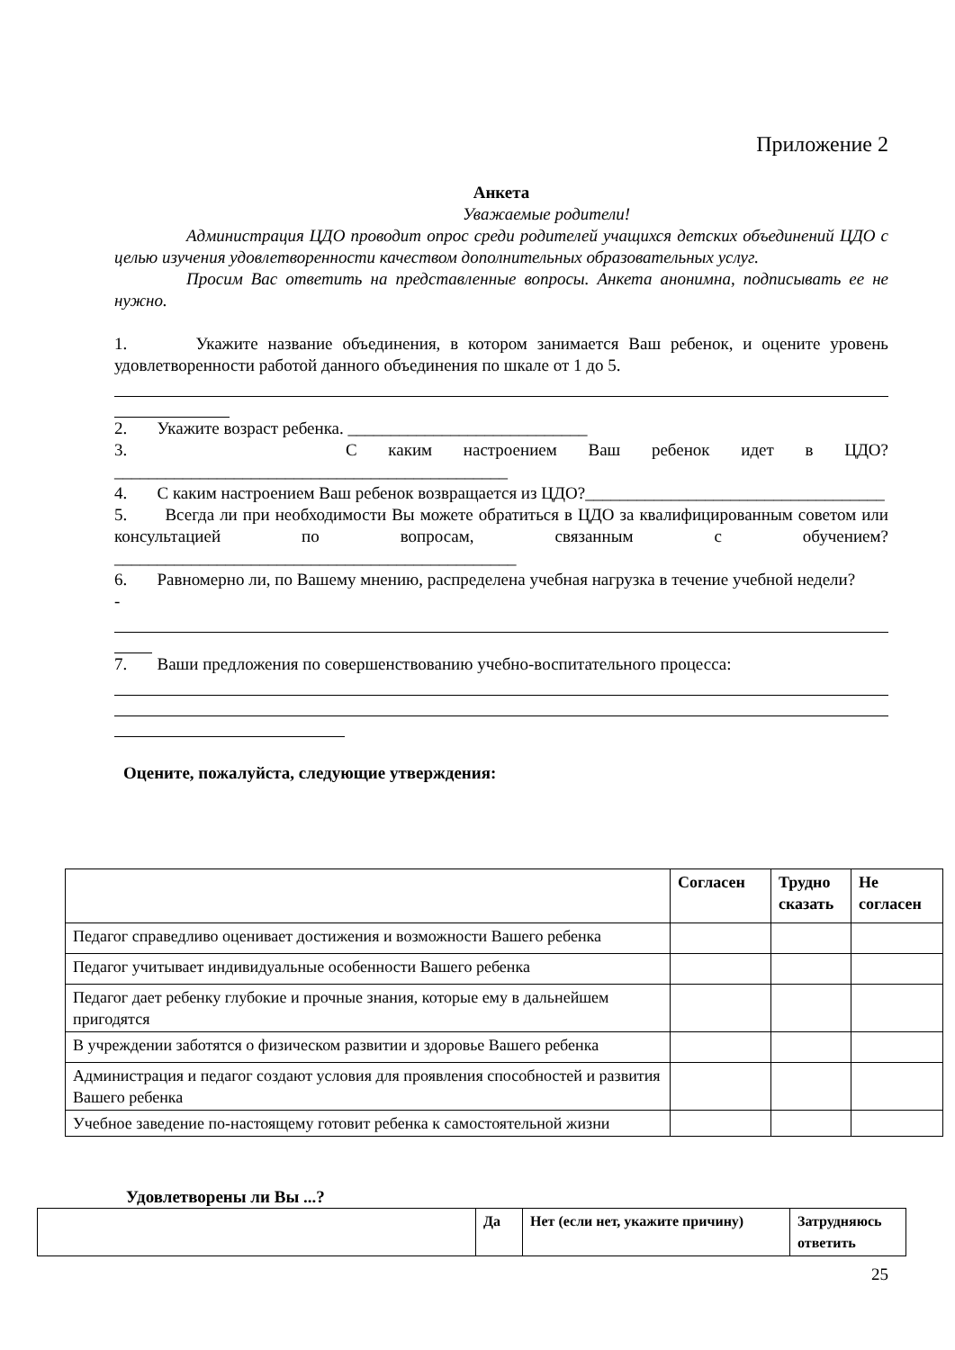Приложение 2
Анкета
Уважаемые родители!
Администрация ЦДО проводит опрос среди родителей учащихся детских объединений ЦДО с целью изучения удовлетворенности качеством дополнительных образовательных услуг.
Просим Вас ответить на представленные вопросы. Анкета анонимна, подписывать ее не нужно.
1. Укажите название объединения, в котором занимается Ваш ребенок, и оцените уровень удовлетворенности работой данного объединения по шкале от 1 до 5.
2. Укажите возраст ребенка. ____________________________
3. С каким настроением Ваш ребенок идет в ЦДО?______________________________________________
4. С каким настроением Ваш ребенок возвращается из ЦДО?___________________________________
5. Всегда ли при необходимости Вы можете обратиться в ЦДО за квалифицированным советом или консультацией по вопросам, связанным с обучением?_______________________________________________
6. Равномерно ли, по Вашему мнению, распределена учебная нагрузка в течение учебной недели?
-
7. Ваши предложения по совершенствованию учебно-воспитательного процесса:
Оцените, пожалуйста, следующие утверждения:
| | Согласен | Трудно сказать | Не согласен |
| --- | --- | --- | --- |
| Педагог справедливо оценивает достижения и возможности Вашего ребенка | | | |
| Педагог учитывает индивидуальные особенности Вашего ребенка | | | |
| Педагог дает ребенку глубокие и прочные знания, которые ему в дальнейшем пригодятся | | | |
| В учреждении заботятся о физическом развитии и здоровье Вашего ребенка | | | |
| Администрация и педагог создают условия для проявления способностей и развития Вашего ребенка | | | |
| Учебное заведение по-настоящему готовит ребенка к самостоятельной жизни | | | |
Удовлетворены ли Вы ...?
| | Да | Нет (если нет, укажите причину) | Затрудняюсь ответить |
| --- | --- | --- | --- |
25